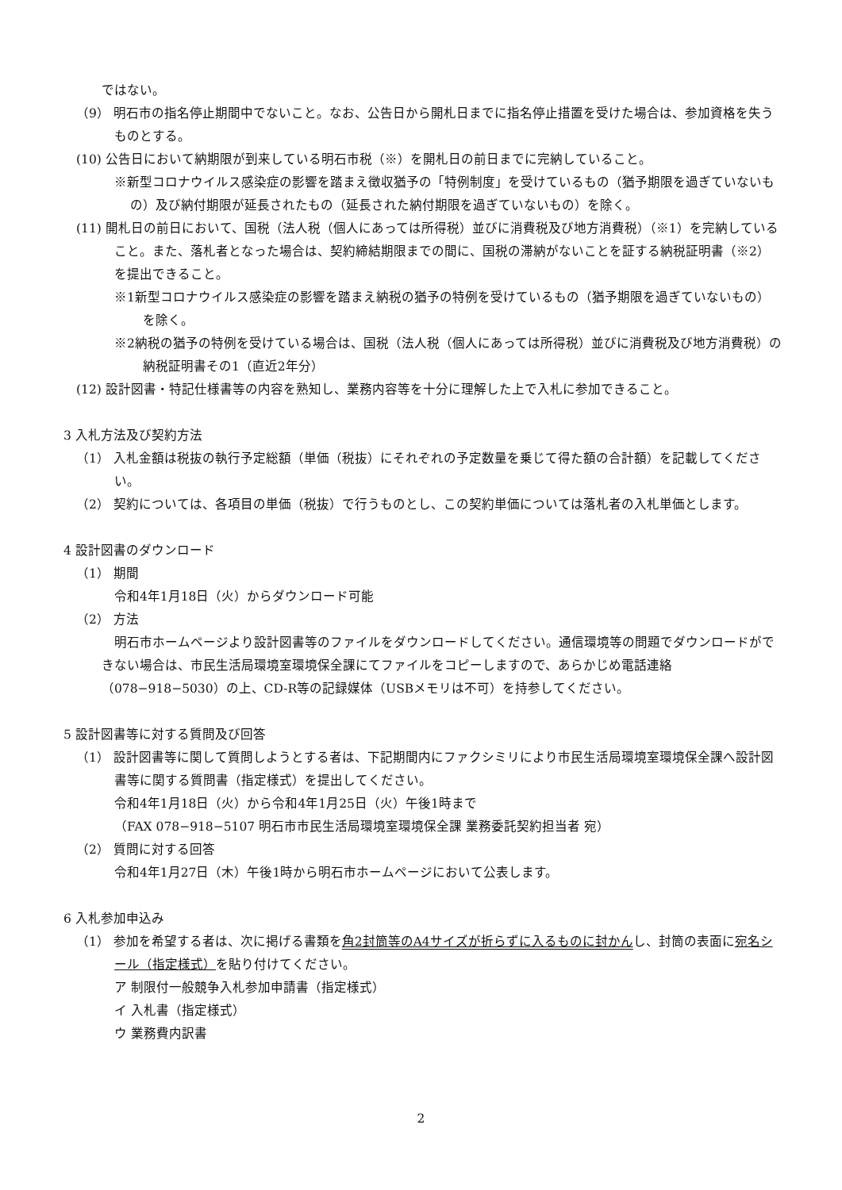ではない。
（9） 明石市の指名停止期間中でないこと。なお、公告日から開札日までに指名停止措置を受けた場合は、参加資格を失うものとする。
(10) 公告日において納期限が到来している明石市税（※）を開札日の前日までに完納していること。
※新型コロナウイルス感染症の影響を踏まえ徴収猶予の「特例制度」を受けているもの（猶予期限を過ぎていないもの）及び納付期限が延長されたもの（延長された納付期限を過ぎていないもの）を除く。
(11) 開札日の前日において、国税（法人税（個人にあっては所得税）並びに消費税及び地方消費税）（※1）を完納していること。また、落札者となった場合は、契約締結期限までの間に、国税の滞納がないことを証する納税証明書（※2）を提出できること。
※1新型コロナウイルス感染症の影響を踏まえ納税の猶予の特例を受けているもの（猶予期限を過ぎていないもの）を除く。
※2納税の猶予の特例を受けている場合は、国税（法人税（個人にあっては所得税）並びに消費税及び地方消費税）の納税証明書その1（直近2年分）
(12) 設計図書・特記仕様書等の内容を熟知し、業務内容等を十分に理解した上で入札に参加できること。
3 入札方法及び契約方法
（1） 入札金額は税抜の執行予定総額（単価（税抜）にそれぞれの予定数量を乗じて得た額の合計額）を記載してください。
（2） 契約については、各項目の単価（税抜）で行うものとし、この契約単価については落札者の入札単価とします。
4 設計図書のダウンロード
（1） 期間
令和4年1月18日（火）からダウンロード可能
（2） 方法
明石市ホームページより設計図書等のファイルをダウンロードしてください。通信環境等の問題でダウンロードができない場合は、市民生活局環境室環境保全課にてファイルをコピーしますので、あらかじめ電話連絡（078−918−5030）の上、CD-R等の記録媒体（USBメモリは不可）を持参してください。
5 設計図書等に対する質問及び回答
（1） 設計図書等に関して質問しようとする者は、下記期間内にファクシミリにより市民生活局環境室環境保全課へ設計図書等に関する質問書（指定様式）を提出してください。
令和4年1月18日（火）から令和4年1月25日（火）午後1時まで
（FAX 078−918−5107 明石市市民生活局環境室環境保全課 業務委託契約担当者 宛）
（2） 質問に対する回答
令和4年1月27日（木）午後1時から明石市ホームページにおいて公表します。
6 入札参加申込み
（1） 参加を希望する者は、次に掲げる書類を角2封筒等のA4サイズが折らずに入るものに封かんし、封筒の表面に宛名シール（指定様式）を貼り付けてください。
ア 制限付一般競争入札参加申請書（指定様式）
イ 入札書（指定様式）
ウ 業務費内訳書
2